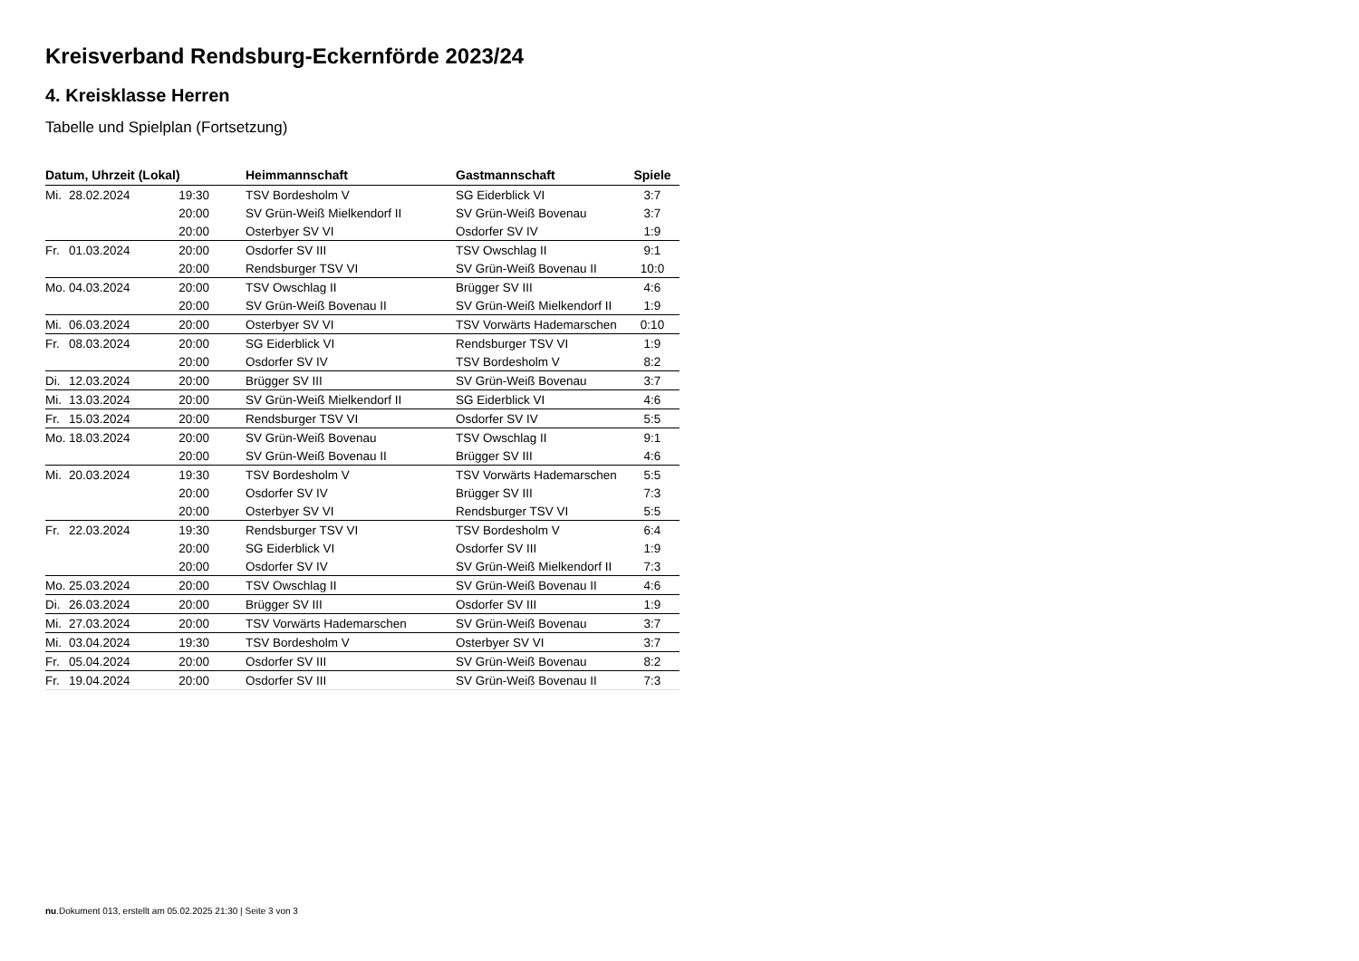Kreisverband Rendsburg-Eckernförde 2023/24
4. Kreisklasse Herren
Tabelle und Spielplan (Fortsetzung)
| Datum, Uhrzeit (Lokal) | | | Heimmannschaft | Gastmannschaft | Spiele |
| --- | --- | --- | --- | --- | --- |
| Mi. | 28.02.2024 | 19:30 | TSV Bordesholm V | SG Eiderblick VI | 3:7 |
| | | 20:00 | SV Grün-Weiß Mielkendorf II | SV Grün-Weiß Bovenau | 3:7 |
| | | 20:00 | Osterbyer SV VI | Osdorfer SV IV | 1:9 |
| Fr. | 01.03.2024 | 20:00 | Osdorfer SV III | TSV Owschlag II | 9:1 |
| | | 20:00 | Rendsburger TSV VI | SV Grün-Weiß Bovenau II | 10:0 |
| Mo. | 04.03.2024 | 20:00 | TSV Owschlag II | Brügger SV III | 4:6 |
| | | 20:00 | SV Grün-Weiß Bovenau II | SV Grün-Weiß Mielkendorf II | 1:9 |
| Mi. | 06.03.2024 | 20:00 | Osterbyer SV VI | TSV Vorwärts Hademarschen | 0:10 |
| Fr. | 08.03.2024 | 20:00 | SG Eiderblick VI | Rendsburger TSV VI | 1:9 |
| | | 20:00 | Osdorfer SV IV | TSV Bordesholm V | 8:2 |
| Di. | 12.03.2024 | 20:00 | Brügger SV III | SV Grün-Weiß Bovenau | 3:7 |
| Mi. | 13.03.2024 | 20:00 | SV Grün-Weiß Mielkendorf II | SG Eiderblick VI | 4:6 |
| Fr. | 15.03.2024 | 20:00 | Rendsburger TSV VI | Osdorfer SV IV | 5:5 |
| Mo. | 18.03.2024 | 20:00 | SV Grün-Weiß Bovenau | TSV Owschlag II | 9:1 |
| | | 20:00 | SV Grün-Weiß Bovenau II | Brügger SV III | 4:6 |
| Mi. | 20.03.2024 | 19:30 | TSV Bordesholm V | TSV Vorwärts Hademarschen | 5:5 |
| | | 20:00 | Osdorfer SV IV | Brügger SV III | 7:3 |
| | | 20:00 | Osterbyer SV VI | Rendsburger TSV VI | 5:5 |
| Fr. | 22.03.2024 | 19:30 | Rendsburger TSV VI | TSV Bordesholm V | 6:4 |
| | | 20:00 | SG Eiderblick VI | Osdorfer SV III | 1:9 |
| | | 20:00 | Osdorfer SV IV | SV Grün-Weiß Mielkendorf II | 7:3 |
| Mo. | 25.03.2024 | 20:00 | TSV Owschlag II | SV Grün-Weiß Bovenau II | 4:6 |
| Di. | 26.03.2024 | 20:00 | Brügger SV III | Osdorfer SV III | 1:9 |
| Mi. | 27.03.2024 | 20:00 | TSV Vorwärts Hademarschen | SV Grün-Weiß Bovenau | 3:7 |
| Mi. | 03.04.2024 | 19:30 | TSV Bordesholm V | Osterbyer SV VI | 3:7 |
| Fr. | 05.04.2024 | 20:00 | Osdorfer SV III | SV Grün-Weiß Bovenau | 8:2 |
| Fr. | 19.04.2024 | 20:00 | Osdorfer SV III | SV Grün-Weiß Bovenau II | 7:3 |
nu.Dokument 013, erstellt am 05.02.2025 21:30 | Seite 3 von 3